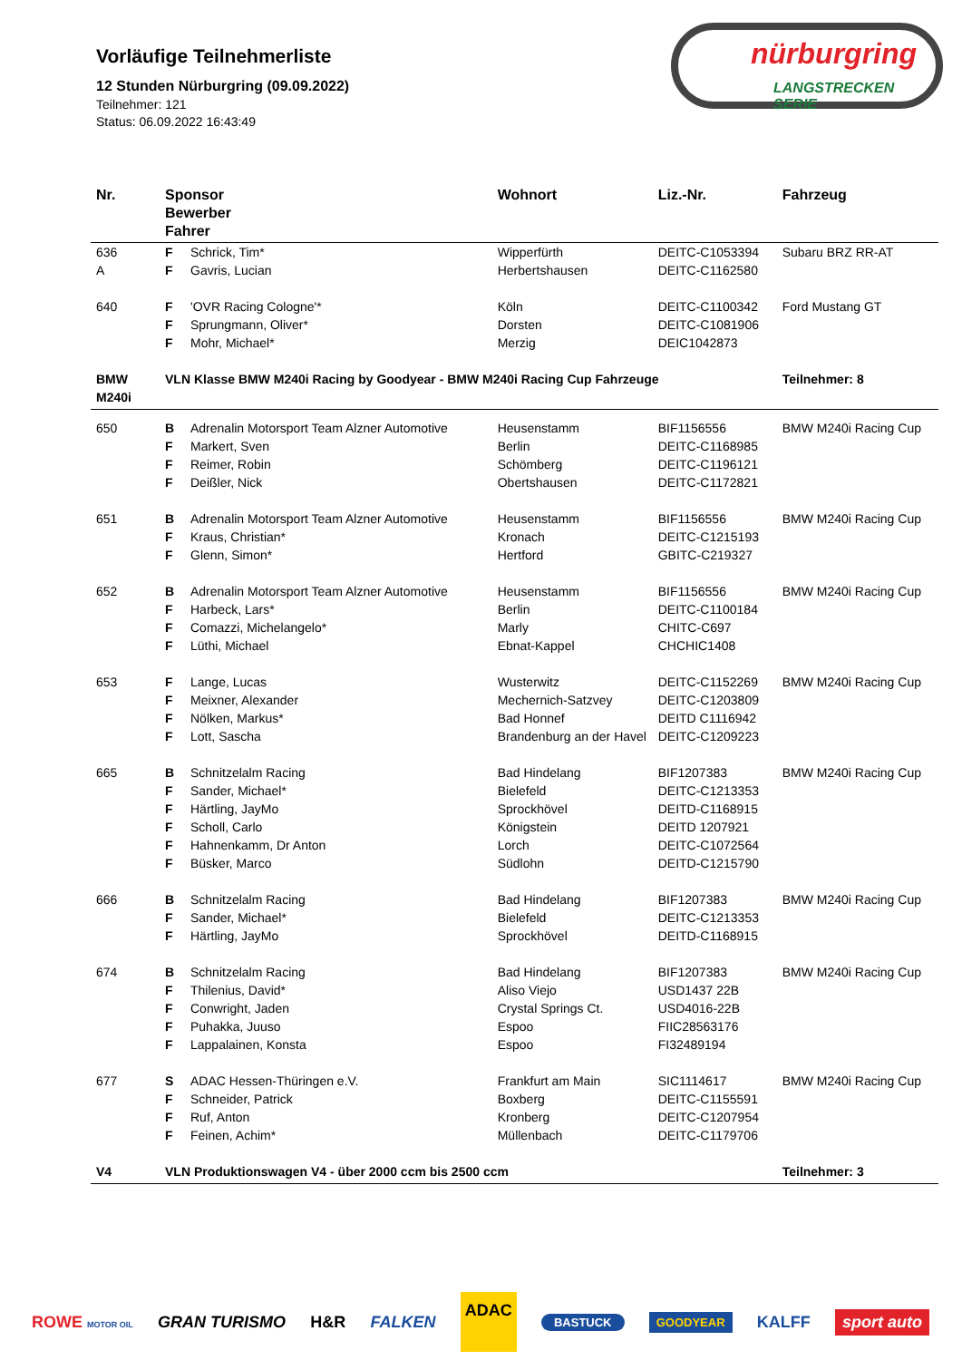Vorläufige Teilnehmerliste
12 Stunden Nürburgring (09.09.2022)
Teilnehmer: 121
Status: 06.09.2022 16:43:49
nürburgring
LANGSTRECKEN SERIE
| Nr. | Sponsor Bewerber Fahrer | | Wohnort | Liz.-Nr. | Fahrzeug |
| --- | --- | --- | --- | --- | --- |
| 636 | F | Schrick, Tim* | Wipperfürth | DEITC-C1053394 | Subaru BRZ RR-AT |
| A | F | Gavris, Lucian | Herbertshausen | DEITC-C1162580 | |
| 640 | F | 'OVR Racing Cologne'* | Köln | DEITC-C1100342 | Ford Mustang GT |
| | F | Sprungmann, Oliver* | Dorsten | DEITC-C1081906 | |
| | F | Mohr, Michael* | Merzig | DEIC1042873 | |
| BMW M240i | VLN Klasse BMW M240i Racing by Goodyear - BMW M240i Racing Cup Fahrzeuge | | | | Teilnehmer: 8 |
| 650 | B | Adrenalin Motorsport Team Alzner Automotive | Heusenstamm | BIF1156556 | BMW M240i Racing Cup |
| | F | Markert, Sven | Berlin | DEITC-C1168985 | |
| | F | Reimer, Robin | Schömberg | DEITC-C1196121 | |
| | F | Deißler, Nick | Obertshausen | DEITC-C1172821 | |
| 651 | B | Adrenalin Motorsport Team Alzner Automotive | Heusenstamm | BIF1156556 | BMW M240i Racing Cup |
| | F | Kraus, Christian* | Kronach | DEITC-C1215193 | |
| | F | Glenn, Simon* | Hertford | GBITC-C219327 | |
| 652 | B | Adrenalin Motorsport Team Alzner Automotive | Heusenstamm | BIF1156556 | BMW M240i Racing Cup |
| | F | Harbeck, Lars* | Berlin | DEITC-C1100184 | |
| | F | Comazzi, Michelangelo* | Marly | CHITC-C697 | |
| | F | Lüthi, Michael | Ebnat-Kappel | CHCHIC1408 | |
| 653 | F | Lange, Lucas | Wusterwitz | DEITC-C1152269 | BMW M240i Racing Cup |
| | F | Meixner, Alexander | Mechernich-Satzvey | DEITC-C1203809 | |
| | F | Nölken, Markus* | Bad Honnef | DEITD C1116942 | |
| | F | Lott, Sascha | Brandenburg an der Havel | DEITC-C1209223 | |
| 665 | B | Schnitzelalm Racing | Bad Hindelang | BIF1207383 | BMW M240i Racing Cup |
| | F | Sander, Michael* | Bielefeld | DEITC-C1213353 | |
| | F | Härtling, JayMo | Sprockhövel | DEITD-C1168915 | |
| | F | Scholl, Carlo | Königstein | DEITD 1207921 | |
| | F | Hahnenkamm, Dr Anton | Lorch | DEITC-C1072564 | |
| | F | Büsker, Marco | Südlohn | DEITD-C1215790 | |
| 666 | B | Schnitzelalm Racing | Bad Hindelang | BIF1207383 | BMW M240i Racing Cup |
| | F | Sander, Michael* | Bielefeld | DEITC-C1213353 | |
| | F | Härtling, JayMo | Sprockhövel | DEITD-C1168915 | |
| 674 | B | Schnitzelalm Racing | Bad Hindelang | BIF1207383 | BMW M240i Racing Cup |
| | F | Thilenius, David* | Aliso Viejo | USD1437 22B | |
| | F | Conwright, Jaden | Crystal Springs Ct. | USD4016-22B | |
| | F | Puhakka, Juuso | Espoo | FIIC28563176 | |
| | F | Lappalainen, Konsta | Espoo | FI32489194 | |
| 677 | S | ADAC Hessen-Thüringen e.V. | Frankfurt am Main | SIC1114617 | BMW M240i Racing Cup |
| | F | Schneider, Patrick | Boxberg | DEITC-C1155591 | |
| | F | Ruf, Anton | Kronberg | DEITC-C1207954 | |
| | F | Feinen, Achim* | Müllenbach | DEITC-C1179706 | |
| V4 | VLN Produktionswagen V4 - über 2000 ccm bis 2500 ccm | | | | Teilnehmer: 3 |
ROWE MOTOR OIL GRAN TURISMO H&R FALKEN ADAC BASTUCK GOODYEAR KALFF sport auto